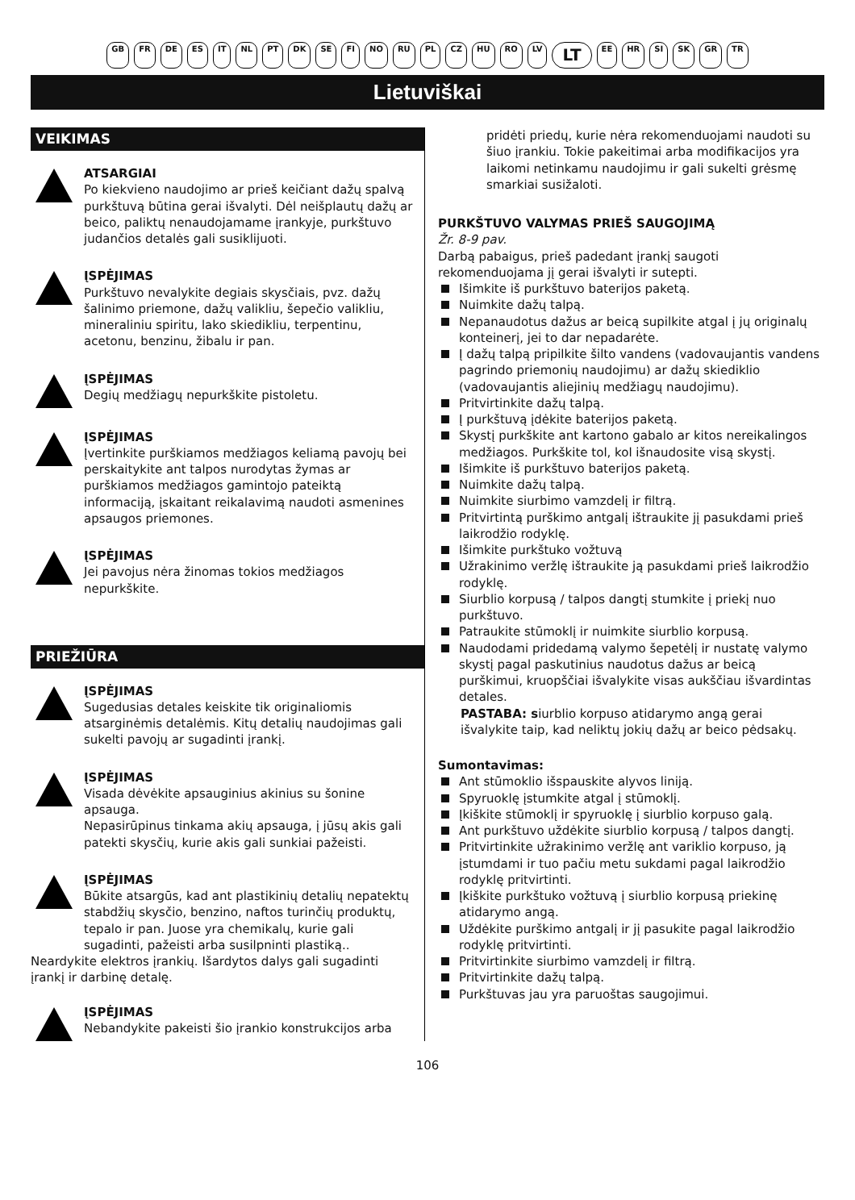GB FR DE ES IT NL PT DK SE FI NO RU PL CZ HU RO LV LT EE HR SI SK GR TR
Lietuviškai
VEIKIMAS
ATSARGIAI
Po kiekvieno naudojimo ar prieš keičiant dažų spalvą purkštuvą būtina gerai išvalyti. Dėl neišplautų dažų ar beico, paliktų nenaudojamame įrankyje, purkštuvo judančios detalės gali susiklijuoti.
ĮSPĖJIMAS
Purkštuvo nevalykite degiais skysčiais, pvz. dažų šalinimo priemone, dažų valikliu, šepečio valikliu, mineraliniu spiritu, lako skiedikliu, terpentinu, acetonu, benzinu, žibalu ir pan.
ĮSPĖJIMAS
Degių medžiagų nepurkškite pistoletu.
ĮSPĖJIMAS
Įvertinkite purškiamos medžiagos keliamą pavojų bei perskaitykite ant talpos nurodytas žymas ar purškiamos medžiagos gamintojo pateiktą informaciją, įskaitant reikalavimą naudoti asmenines apsaugos priemones.
ĮSPĖJIMAS
Jei pavojus nėra žinomas tokios medžiagos nepurkškite.
PRIEŽIŪRA
ĮSPĖJIMAS
Sugedusias detales keiskite tik originaliomis atsarginėmis detalėmis. Kitų detalių naudojimas gali sukelti pavojų ar sugadinti įrankį.
ĮSPĖJIMAS
Visada dėvėkite apsauginius akinius su šonine apsauga.
Nepasirūpinus tinkama akių apsauga, į jūsų akis gali patekti skysčių, kurie akis gali sunkiai pažeisti.
ĮSPĖJIMAS
Būkite atsargūs, kad ant plastikinių detalių nepatektų stabdžių skysčio, benzino, naftos turinčių produktų, tepalo ir pan. Juose yra chemikalų, kurie gali sugadinti, pažeisti arba susilpninti plastiką..
Neardykite elektros įrankių. Išardytos dalys gali sugadinti įrankį ir darbinę detalę.
ĮSPĖJIMAS
Nebandykite pakeisti šio įrankio konstrukcijos arba
pridėti priedų, kurie nėra rekomenduojami naudoti su šiuo įrankiu. Tokie pakeitimai arba modifikacijos yra laikomi netinkamu naudojimu ir gali sukelti grėsmę smarkiai susižaloti.
PURKŠTUVO VALYMAS PRIEŠ SAUGOJIMĄ
Žr. 8-9 pav.
Darbą pabaigus, prieš padedant įrankį saugoti rekomenduojama jį gerai išvalyti ir sutepti.
Išimkite iš purkštuvo baterijos paketą.
Nuimkite dažų talpą.
Nepanaudotus dažus ar beicą supilkite atgal į jų originalų konteinerį, jei to dar nepadarėte.
Į dažų talpą pripilkite šilto vandens (vadovaujantis vandens pagrindo priemonių naudojimu) ar dažų skiediklio (vadovaujantis aliejinių medžiagų naudojimu).
Pritvirtinkite dažų talpą.
Į purkštuvą įdėkite baterijos paketą.
Skystį purkškite ant kartono gabalo ar kitos nereikalingos medžiagos. Purkškite tol, kol išnaudosite visą skystį.
Išimkite iš purkštuvo baterijos paketą.
Nuimkite dažų talpą.
Nuimkite siurbimo vamzdelį ir filtrą.
Pritvirtintą purškimo antgalį ištraukite jį pasukdami prieš laikrodžio rodyklę.
Išimkite purkštuko vožtuvą
Užrakinimo veržlę ištraukite ją pasukdami prieš laikrodžio rodyklę.
Siurblio korpusą / talpos dangtį stumkite į priekį nuo purkštuvo.
Patraukite stūmoklį ir nuimkite siurblio korpusą.
Naudodami pridedamą valymo šepetėlį ir nustatę valymo skystį pagal paskutinius naudotus dažus ar beicą purškimui, kruopščiai išvalykite visas aukščiau išvardintas detales.
PASTABA: siurblio korpuso atidarymo angą gerai išvalykite taip, kad neliktų jokių dažų ar beico pėdsakų.
Sumontavimas:
Ant stūmoklio išspauskite alyvos liniją.
Spyruoklę įstumkite atgal į stūmoklį.
Įkiškite stūmoklį ir spyruoklę į siurblio korpuso galą.
Ant purkštuvo uždėkite siurblio korpusą / talpos dangtį.
Pritvirtinkite užrakinimo veržlę ant variklio korpuso, ją įstumdami ir tuo pačiu metu sukdami pagal laikrodžio rodyklę pritvirtinti.
Įkiškite purkštuko vožtuvą į siurblio korpusą priekinę atidarymo angą.
Uždėkite purškimo antgalį ir jį pasukite pagal laikrodžio rodyklę pritvirtinti.
Pritvirtinkite siurbimo vamzdelį ir filtrą.
Pritvirtinkite dažų talpą.
Purkštuvas jau yra paruoštas saugojimui.
106